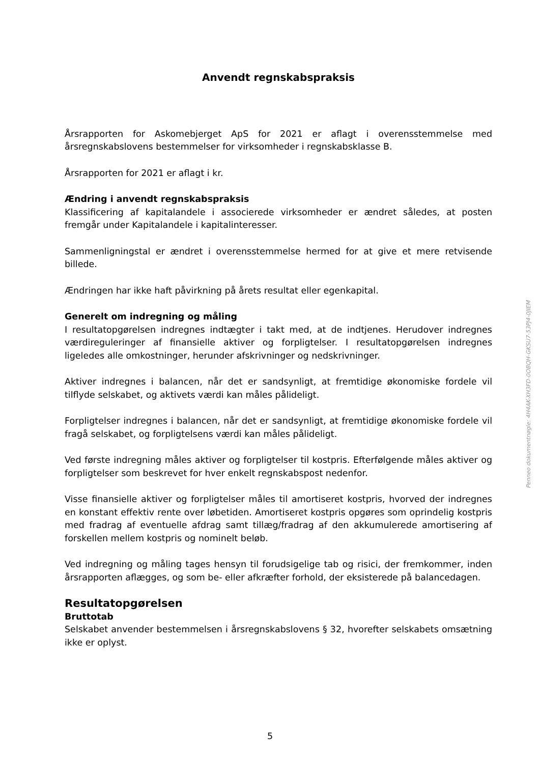Anvendt regnskabspraksis
Årsrapporten for Askomebjerget ApS for 2021 er aflagt i overensstemmelse med årsregnskabslovens bestemmelser for virksomheder i regnskabsklasse B.
Årsrapporten for 2021 er aflagt i kr.
Ændring i anvendt regnskabspraksis
Klassificering af kapitalandele i associerede virksomheder er ændret således, at posten fremgår under Kapitalandele i kapitalinteresser.
Sammenligningstal er ændret i overensstemmelse hermed for at give et mere retvisende billede.
Ændringen har ikke haft påvirkning på årets resultat eller egenkapital.
Generelt om indregning og måling
I resultatopgørelsen indregnes indtægter i takt med, at de indtjenes. Herudover indregnes værdireguleringer af finansielle aktiver og forpligtelser. I resultatopgørelsen indregnes ligeledes alle omkostninger, herunder afskrivninger og nedskrivninger.
Aktiver indregnes i balancen, når det er sandsynligt, at fremtidige økonomiske fordele vil tilflyde selskabet, og aktivets værdi kan måles pålideligt.
Forpligtelser indregnes i balancen, når det er sandsynligt, at fremtidige økonomiske fordele vil fragå selskabet, og forpligtelsens værdi kan måles pålideligt.
Ved første indregning måles aktiver og forpligtelser til kostpris. Efterfølgende måles aktiver og forpligtelser som beskrevet for hver enkelt regnskabspost nedenfor.
Visse finansielle aktiver og forpligtelser måles til amortiseret kostpris, hvorved der indregnes en konstant effektiv rente over løbetiden. Amortiseret kostpris opgøres som oprindelig kostpris med fradrag af eventuelle afdrag samt tillæg/fradrag af den akkumulerede amortisering af forskellen mellem kostpris og nominelt beløb.
Ved indregning og måling tages hensyn til forudsigelige tab og risici, der fremkommer, inden årsrapporten aflægges, og som be- eller afkræfter forhold, der eksisterede på balancedagen.
Resultatopgørelsen
Bruttotab
Selskabet anvender bestemmelsen i årsregnskabslovens § 32, hvorefter selskabets omsætning ikke er oplyst.
Penneo dokumentnøgle: 4H4AK-XH3FD-0OBQH-GKSU7-53PJ4-0JIEM
5